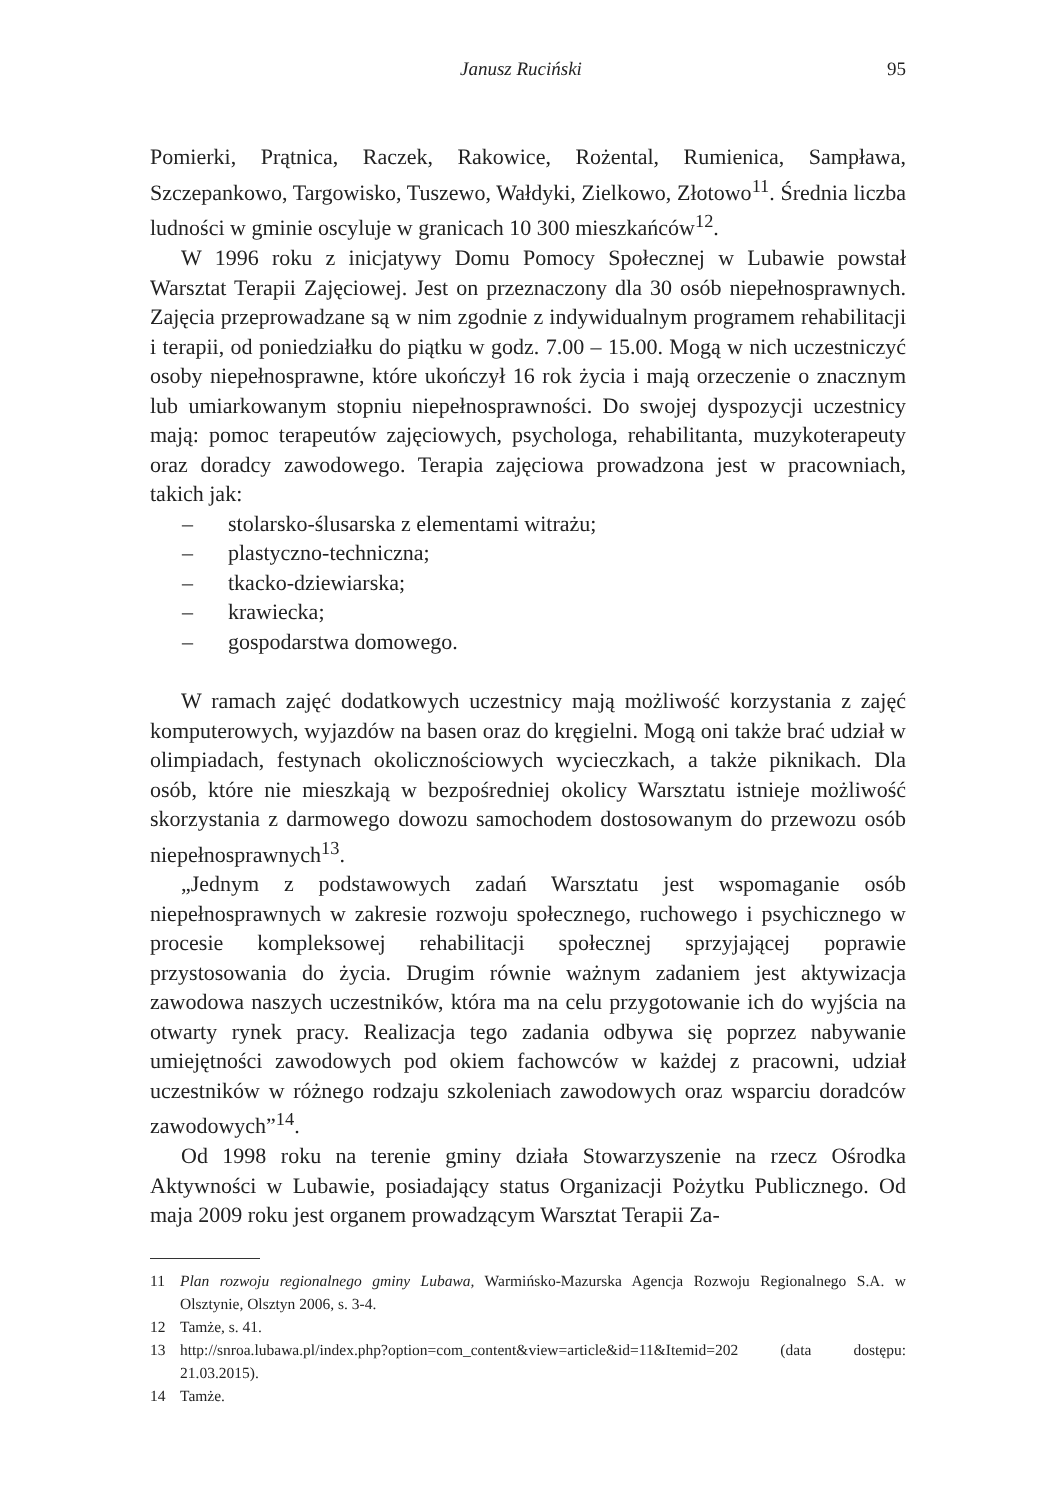Janusz Ruciński 95
Pomierki, Prątnica, Raczek, Rakowice, Rożental, Rumienica, Sampława, Szczepankowo, Targowisko, Tuszewo, Wałdyki, Zielkowo, Złotowo<sup>11</sup>. Średnia liczba ludności w gminie oscyluje w granicach 10 300 mieszkańców<sup>12</sup>.
W 1996 roku z inicjatywy Domu Pomocy Społecznej w Lubawie powstał Warsztat Terapii Zajęciowej. Jest on przeznaczony dla 30 osób niepełnosprawnych. Zajęcia przeprowadzane są w nim zgodnie z indywidualnym programem rehabilitacji i terapii, od poniedziałku do piątku w godz. 7.00 – 15.00. Mogą w nich uczestniczyć osoby niepełnosprawne, które ukończył 16 rok życia i mają orzeczenie o znacznym lub umiarkowanym stopniu niepełnosprawności. Do swojej dyspozycji uczestnicy mają: pomoc terapeutów zajęciowych, psychologa, rehabilitanta, muzykoterapeuty oraz doradcy zawodowego. Terapia zajęciowa prowadzona jest w pracowniach, takich jak:
– stolarsko-ślusarska z elementami witrażu;
– plastyczno-techniczna;
– tkacko-dziewiarska;
– krawiecka;
– gospodarstwa domowego.
W ramach zajęć dodatkowych uczestnicy mają możliwość korzystania z zajęć komputerowych, wyjazdów na basen oraz do kręgielni. Mogą oni także brać udział w olimpiadach, festynach okolicznościowych wycieczkach, a także piknikach. Dla osób, które nie mieszkają w bezpośredniej okolicy Warsztatu istnieje możliwość skorzystania z darmowego dowozu samochodem dostosowanym do przewozu osób niepełnosprawnych<sup>13</sup>.
„Jednym z podstawowych zadań Warsztatu jest wspomaganie osób niepełnosprawnych w zakresie rozwoju społecznego, ruchowego i psychicznego w procesie kompleksowej rehabilitacji społecznej sprzyjającej poprawie przystosowania do życia. Drugim równie ważnym zadaniem jest aktywizacja zawodowa naszych uczestników, która ma na celu przygotowanie ich do wyjścia na otwarty rynek pracy. Realizacja tego zadania odbywa się poprzez nabywanie umiejętności zawodowych pod okiem fachowców w każdej z pracowni, udział uczestników w różnego rodzaju szkoleniach zawodowych oraz wsparciu doradców zawodowych”<sup>14</sup>.
Od 1998 roku na terenie gminy działa Stowarzyszenie na rzecz Ośrodka Aktywności w Lubawie, posiadający status Organizacji Pożytku Publicznego. Od maja 2009 roku jest organem prowadzącym Warsztat Terapii Za-
11 Plan rozwoju regionalnego gminy Lubawa, Warmińsko-Mazurska Agencja Rozwoju Regionalnego S.A. w Olsztynie, Olsztyn 2006, s. 3-4.
12 Tamże, s. 41.
13 http://snroa.lubawa.pl/index.php?option=com_content&view=article&id=11&Itemid=202 (data dostępu: 21.03.2015).
14 Tamże.